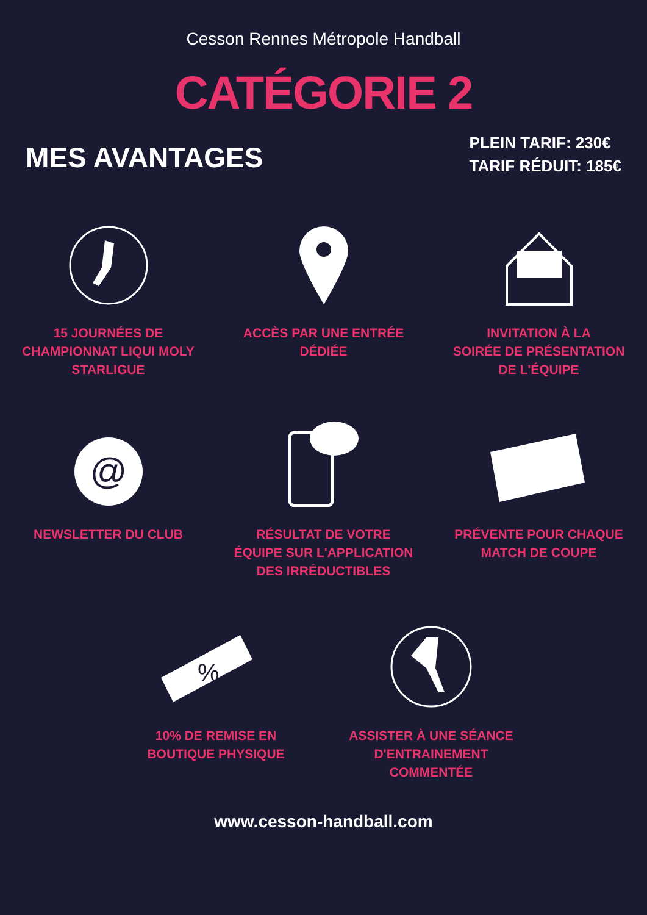Cesson Rennes Métropole Handball
CATÉGORIE 2
MES AVANTAGES
PLEIN TARIF: 230€
TARIF RÉDUIT: 185€
15 JOURNÉES DE
CHAMPIONNAT LIQUI MOLY
STARLIGUE
ACCÈS PAR UNE ENTRÉE
DÉDIÉE
INVITATION À LA
SOIRÉE DE PRÉSENTATION
DE L'ÉQUIPE
@
NEWSLETTER DU CLUB
RÉSULTAT DE VOTRE
ÉQUIPE SUR L'APPLICATION
DES IRRÉDUCTIBLES
PRÉVENTE POUR CHAQUE
MATCH DE COUPE
%
10% DE REMISE EN
BOUTIQUE PHYSIQUE
ASSISTER À UNE SÉANCE
D'ENTRAINEMENT
COMMENTÉE
www.cesson-handball.com